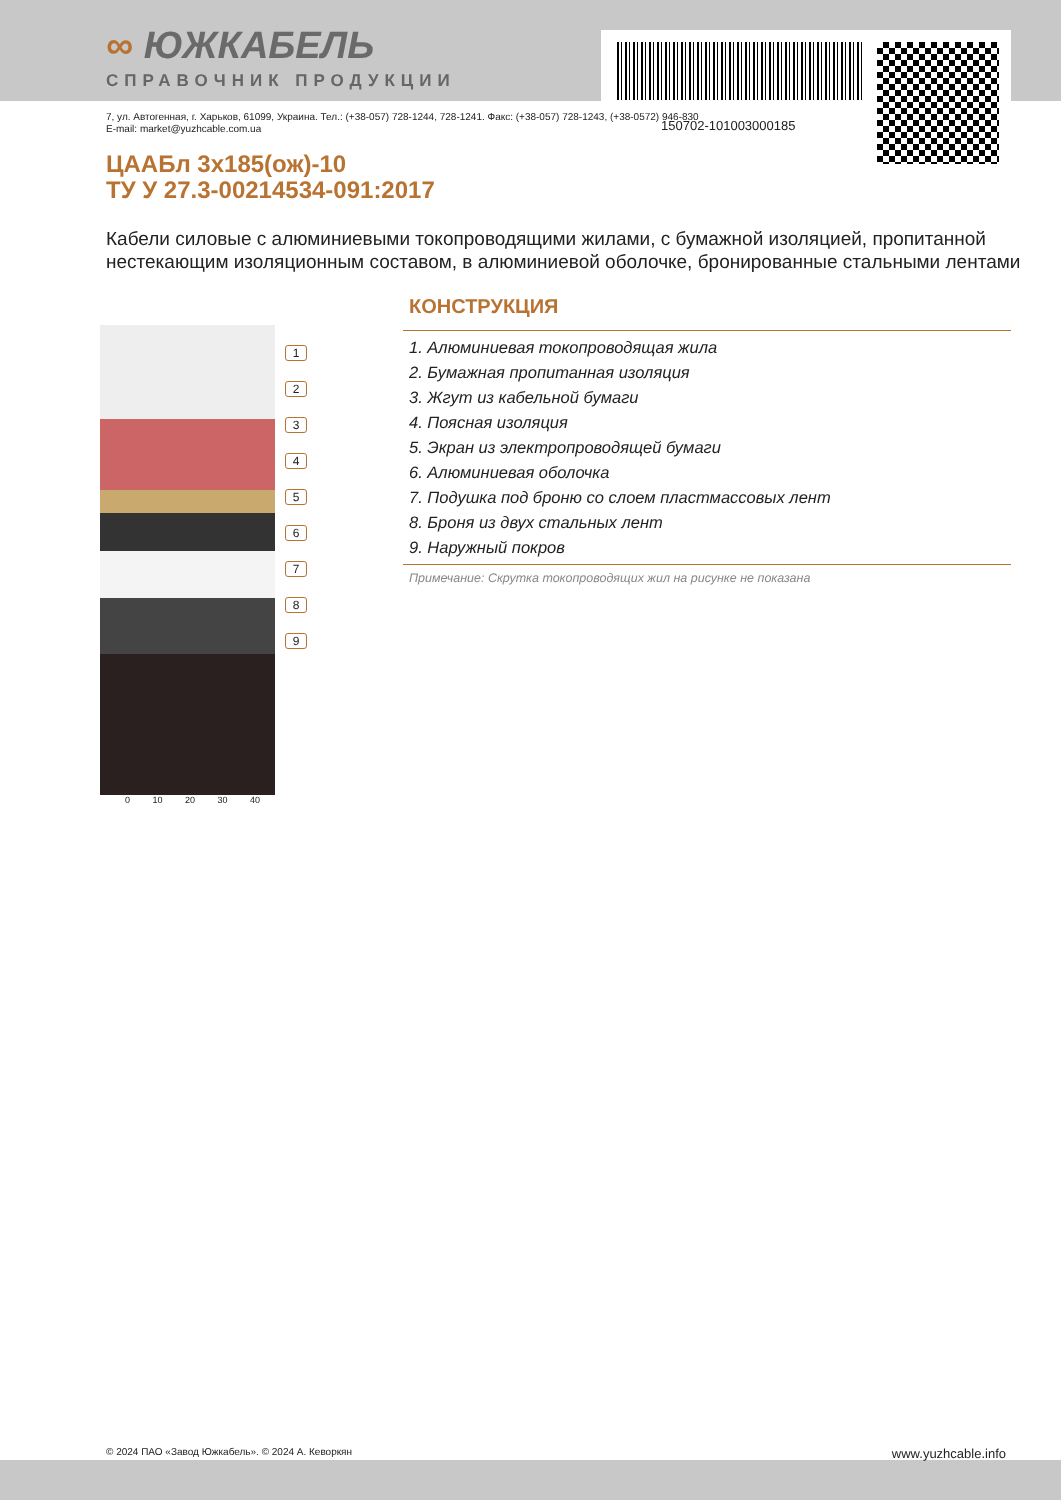∞ ЮЖКАБЕЛЬ
СПРАВОЧНИК ПРОДУКЦИИ
150702-101003000185
7, ул. Автогенная, г. Харьков, 61099, Украина. Тел.: (+38-057) 728-1244, 728-1241. Факс: (+38-057) 728-1243, (+38-0572) 946-830
E-mail: market@yuzhcable.com.ua
ЦААБл 3х185(ож)-10
ТУ У 27.3-00214534-091:2017
Кабели силовые с алюминиевыми токопроводящими жилами, с бумажной изоляцией, пропитанной нестекающим изоляционным составом, в алюминиевой оболочке, бронированные стальными лентами
1
2
3
4
5
6
7
8
9
0 10 20 30 40
КОНСТРУКЦИЯ
1. Алюминиевая токопроводящая жила
2. Бумажная пропитанная изоляция
3. Жгут из кабельной бумаги
4. Поясная изоляция
5. Экран из электропроводящей бумаги
6. Алюминиевая оболочка
7. Подушка под броню со слоем пластмассовых лент
8. Броня из двух стальных лент
9. Наружный покров
Примечание: Скрутка токопроводящих жил на рисунке не показана
© 2024 ПАО «Завод Южкабель». © 2024 А. Кеворкян www.yuzhcable.info